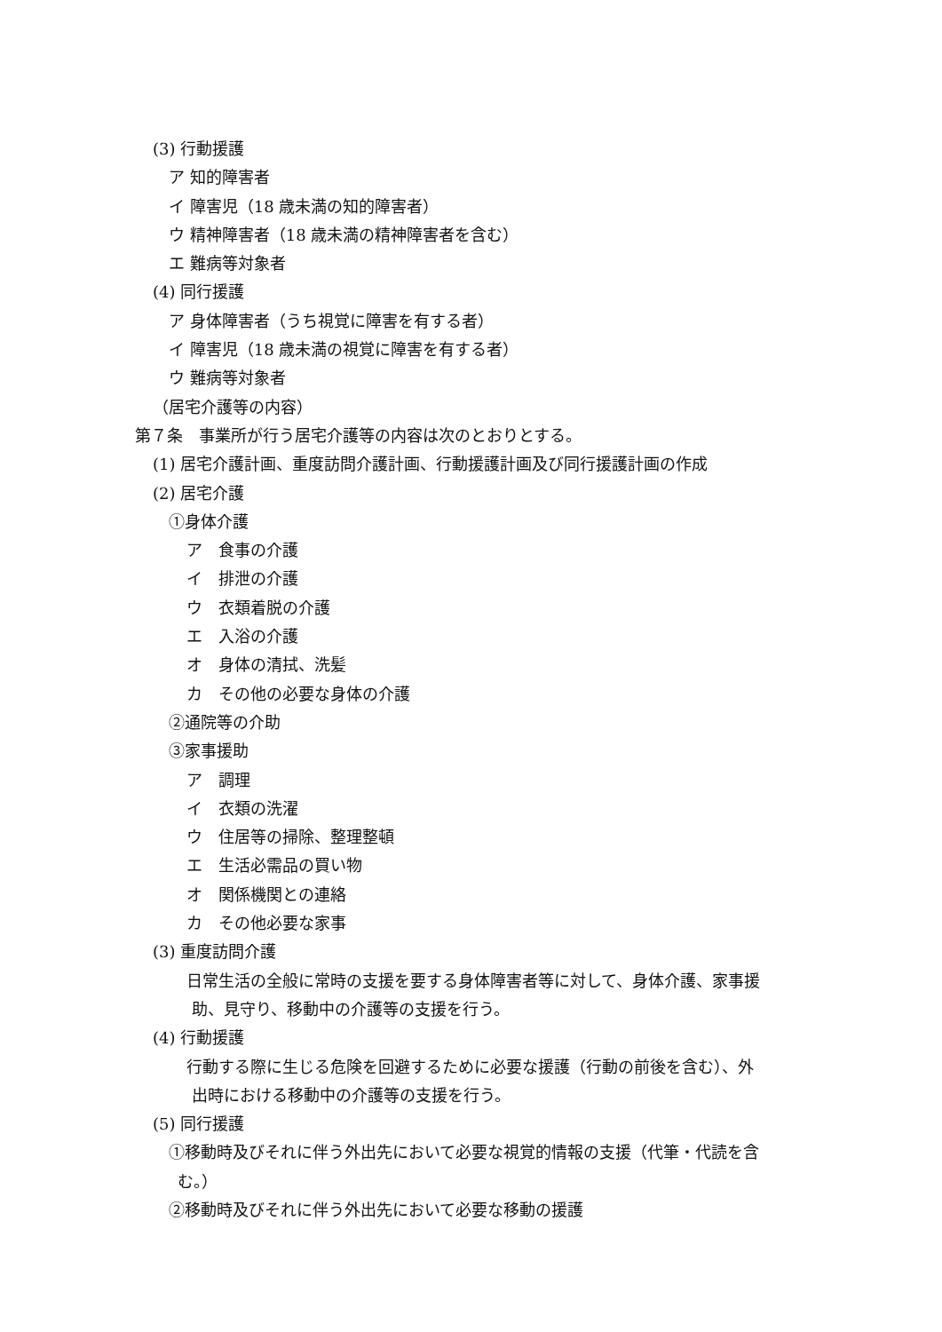(3) 行動援護
ア 知的障害者
イ 障害児（18 歳未満の知的障害者）
ウ 精神障害者（18 歳未満の精神障害者を含む）
エ 難病等対象者
(4) 同行援護
ア 身体障害者（うち視覚に障害を有する者）
イ 障害児（18 歳未満の視覚に障害を有する者）
ウ 難病等対象者
（居宅介護等の内容）
第７条　事業所が行う居宅介護等の内容は次のとおりとする。
(1) 居宅介護計画、重度訪問介護計画、行動援護計画及び同行援護計画の作成
(2) 居宅介護
①身体介護
ア　食事の介護
イ　排泄の介護
ウ　衣類着脱の介護
エ　入浴の介護
オ　身体の清拭、洗髪
カ　その他の必要な身体の介護
②通院等の介助
③家事援助
ア　調理
イ　衣類の洗濯
ウ　住居等の掃除、整理整頓
エ　生活必需品の買い物
オ　関係機関との連絡
カ　その他必要な家事
(3) 重度訪問介護
日常生活の全般に常時の支援を要する身体障害者等に対して、身体介護、家事援
助、見守り、移動中の介護等の支援を行う。
(4) 行動援護
行動する際に生じる危険を回避するために必要な援護（行動の前後を含む）、外
出時における移動中の介護等の支援を行う。
(5) 同行援護
①移動時及びそれに伴う外出先において必要な視覚的情報の支援（代筆・代読を含
む。）
②移動時及びそれに伴う外出先において必要な移動の援護